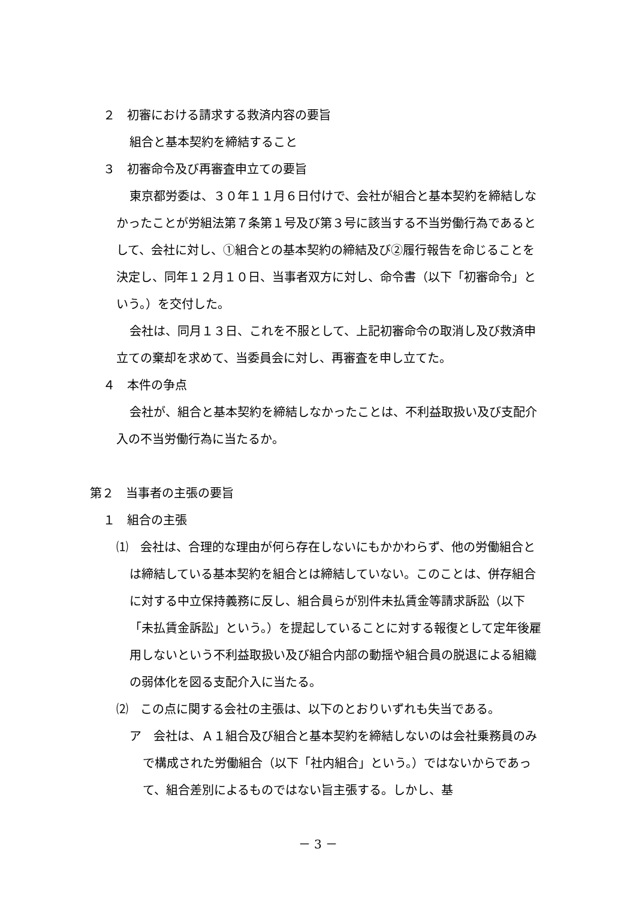２　初審における請求する救済内容の要旨
組合と基本契約を締結すること
３　初審命令及び再審査申立ての要旨
東京都労委は、３０年１１月６日付けで、会社が組合と基本契約を締結しなかったことが労組法第７条第１号及び第３号に該当する不当労働行為であるとして、会社に対し、①組合との基本契約の締結及び②履行報告を命じることを決定し、同年１２月１０日、当事者双方に対し、命令書（以下「初審命令」という。）を交付した。
会社は、同月１３日、これを不服として、上記初審命令の取消し及び救済申立ての棄却を求めて、当委員会に対し、再審査を申し立てた。
４　本件の争点
会社が、組合と基本契約を締結しなかったことは、不利益取扱い及び支配介入の不当労働行為に当たるか。
第２　当事者の主張の要旨
１　組合の主張
⑴　会社は、合理的な理由が何ら存在しないにもかかわらず、他の労働組合とは締結している基本契約を組合とは締結していない。このことは、併存組合に対する中立保持義務に反し、組合員らが別件未払賃金等請求訴訟（以下「未払賃金訴訟」という。）を提起していることに対する報復として定年後雇用しないという不利益取扱い及び組合内部の動揺や組合員の脱退による組織の弱体化を図る支配介入に当たる。
⑵　この点に関する会社の主張は、以下のとおりいずれも失当である。
ア　会社は、Ａ１組合及び組合と基本契約を締結しないのは会社乗務員のみで構成された労働組合（以下「社内組合」という。）ではないからであって、組合差別によるものではない旨主張する。しかし、基
－ 3 －